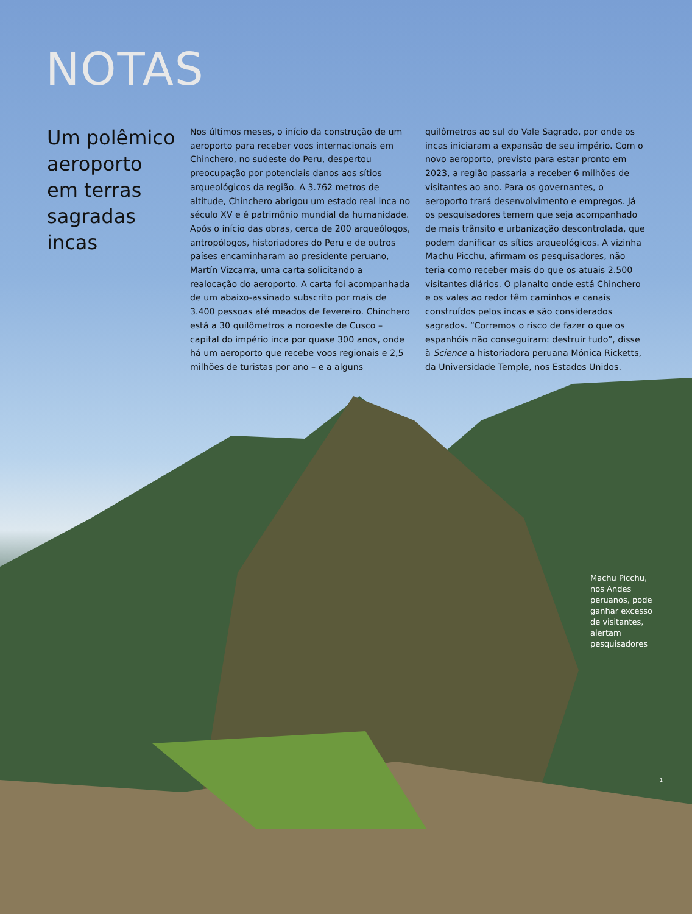NOTAS
Um polêmico aeroporto em terras sagradas incas
Nos últimos meses, o início da construção de um aeroporto para receber voos internacionais em Chinchero, no sudeste do Peru, despertou preocupação por potenciais danos aos sítios arqueológicos da região. A 3.762 metros de altitude, Chinchero abrigou um estado real inca no século XV e é patrimônio mundial da humanidade. Após o início das obras, cerca de 200 arqueólogos, antropólogos, historiadores do Peru e de outros países encaminharam ao presidente peruano, Martín Vizcarra, uma carta solicitando a realocação do aeroporto. A carta foi acompanhada de um abaixo-assinado subscrito por mais de 3.400 pessoas até meados de fevereiro. Chinchero está a 30 quilômetros a noroeste de Cusco – capital do império inca por quase 300 anos, onde há um aeroporto que recebe voos regionais e 2,5 milhões de turistas por ano – e a alguns quilômetros ao sul do Vale Sagrado, por onde os incas iniciaram a expansão de seu império. Com o novo aeroporto, previsto para estar pronto em 2023, a região passaria a receber 6 milhões de visitantes ao ano. Para os governantes, o aeroporto trará desenvolvimento e empregos. Já os pesquisadores temem que seja acompanhado de mais trânsito e urbanização descontrolada, que podem danificar os sítios arqueológicos. A vizinha Machu Picchu, afirmam os pesquisadores, não teria como receber mais do que os atuais 2.500 visitantes diários. O planalto onde está Chinchero e os vales ao redor têm caminhos e canais construídos pelos incas e são considerados sagrados. “Corremos o risco de fazer o que os espanhóis não conseguiram: destruir tudo”, disse à Science a historiadora peruana Mónica Ricketts, da Universidade Temple, nos Estados Unidos.
Machu Picchu, nos Andes peruanos, pode ganhar excesso de visitantes, alertam pesquisadores
1